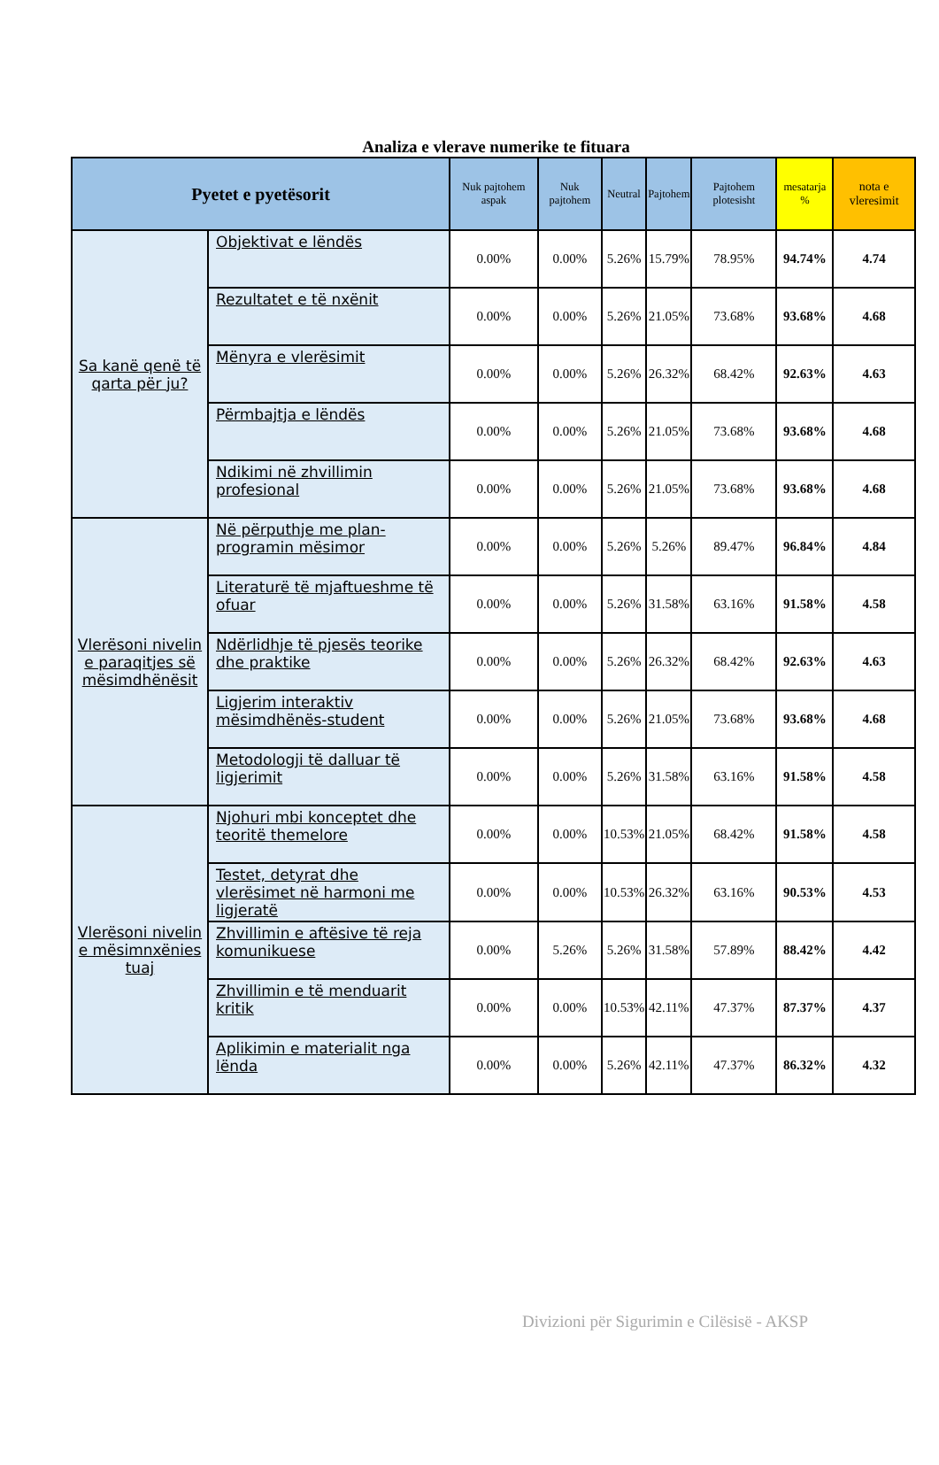Analiza e vlerave numerike te fituara
| Pyetet e pyetësorit | | Nuk pajtohem aspak | Nuk pajtohem | Neutral | Pajtohem | Pajtohem plotesisht | mesatarja % | nota e vleresimit |
| --- | --- | --- | --- | --- | --- | --- | --- | --- |
| Sa kanë qenë të qarta për ju? | Objektivat e lëndës | 0.00% | 0.00% | 5.26% | 15.79% | 78.95% | 94.74% | 4.74 |
| | Rezultatet e të nxënit | 0.00% | 0.00% | 5.26% | 21.05% | 73.68% | 93.68% | 4.68 |
| | Mënyra e vlerësimit | 0.00% | 0.00% | 5.26% | 26.32% | 68.42% | 92.63% | 4.63 |
| | Përmbajtja e lëndës | 0.00% | 0.00% | 5.26% | 21.05% | 73.68% | 93.68% | 4.68 |
| | Ndikimi në zhvillimin profesional | 0.00% | 0.00% | 5.26% | 21.05% | 73.68% | 93.68% | 4.68 |
| Vlerësoni nivelin e paraqitjes së mësimdhënësit | Në përputhje me plan-programin mësimor | 0.00% | 0.00% | 5.26% | 5.26% | 89.47% | 96.84% | 4.84 |
| | Literaturë të mjaftueshme të ofuar | 0.00% | 0.00% | 5.26% | 31.58% | 63.16% | 91.58% | 4.58 |
| | Ndërlidhje të pjesës teorike dhe praktike | 0.00% | 0.00% | 5.26% | 26.32% | 68.42% | 92.63% | 4.63 |
| | Ligjerim interaktiv mësimdhënës-student | 0.00% | 0.00% | 5.26% | 21.05% | 73.68% | 93.68% | 4.68 |
| | Metodologji të dalluar të ligjerimit | 0.00% | 0.00% | 5.26% | 31.58% | 63.16% | 91.58% | 4.58 |
| Vlerësoni nivelin e mësimnxënies tuaj | Njohuri mbi konceptet dhe teoritë themelore | 0.00% | 0.00% | 10.53% | 21.05% | 68.42% | 91.58% | 4.58 |
| | Testet, detyrat dhe vlerësimet në harmoni me ligjeratë | 0.00% | 0.00% | 10.53% | 26.32% | 63.16% | 90.53% | 4.53 |
| | Zhvillimin e aftësive të reja komunikuese | 0.00% | 5.26% | 5.26% | 31.58% | 57.89% | 88.42% | 4.42 |
| | Zhvillimin e të menduarit kritik | 0.00% | 0.00% | 10.53% | 42.11% | 47.37% | 87.37% | 4.37 |
| | Aplikimin e materialit nga lënda | 0.00% | 0.00% | 5.26% | 42.11% | 47.37% | 86.32% | 4.32 |
Divizioni për Sigurimin e Cilësisë - AKSP